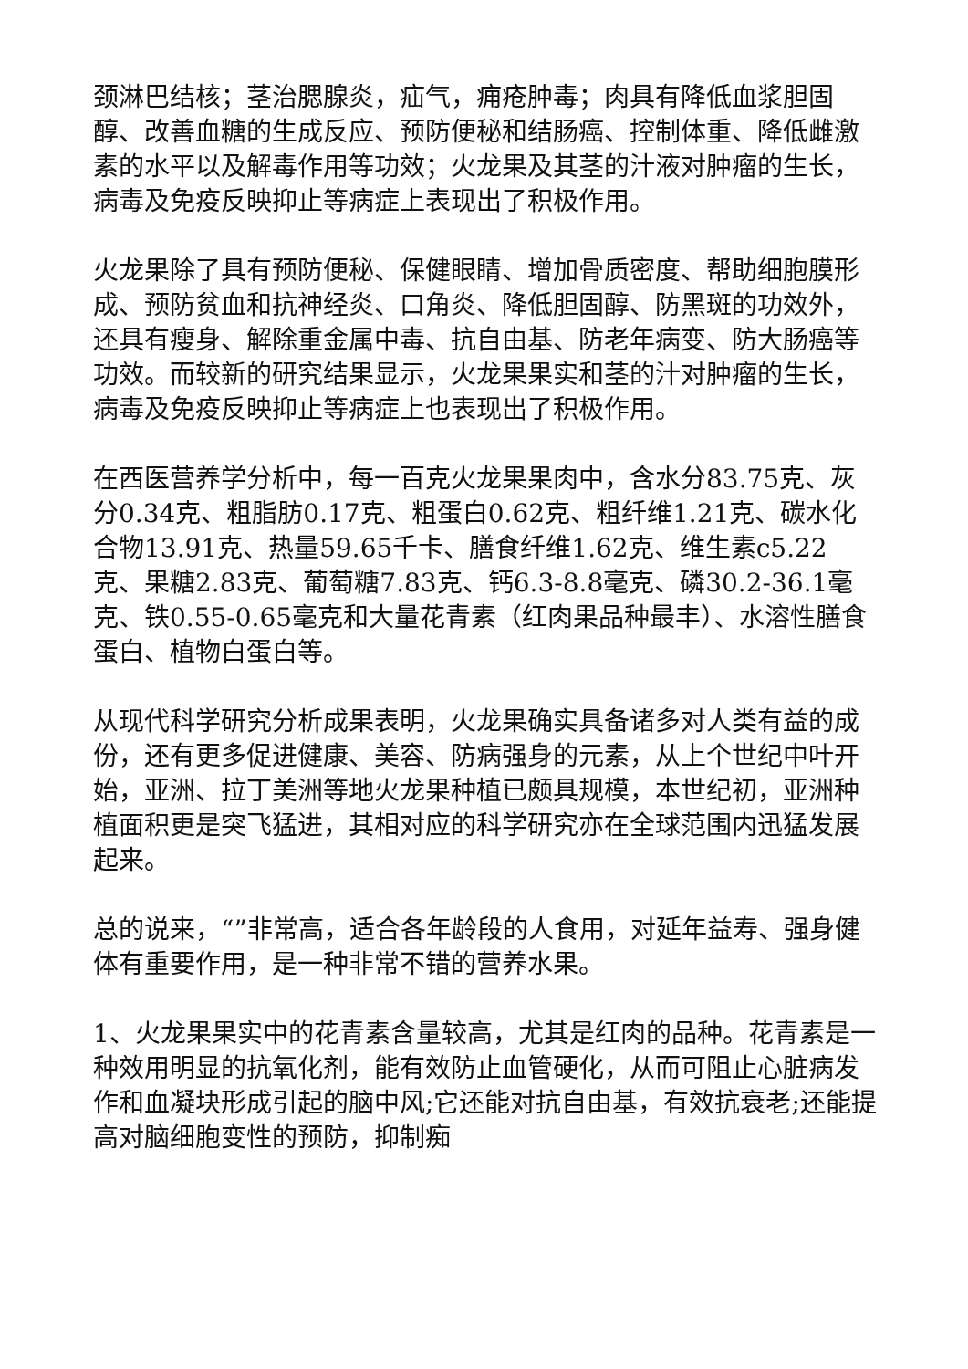颈淋巴结核；茎治腮腺炎，疝气，痈疮肿毒；肉具有降低血浆胆固醇、改善血糖的生成反应、预防便秘和结肠癌、控制体重、降低雌激素的水平以及解毒作用等功效；火龙果及其茎的汁液对肿瘤的生长，病毒及免疫反映抑止等病症上表现出了积极作用。
火龙果除了具有预防便秘、保健眼睛、增加骨质密度、帮助细胞膜形成、预防贫血和抗神经炎、口角炎、降低胆固醇、防黑斑的功效外，还具有瘦身、解除重金属中毒、抗自由基、防老年病变、防大肠癌等功效。而较新的研究结果显示，火龙果果实和茎的汁对肿瘤的生长，病毒及免疫反映抑止等病症上也表现出了积极作用。
在西医营养学分析中，每一百克火龙果果肉中，含水分83.75克、灰分0.34克、粗脂肪0.17克、粗蛋白0.62克、粗纤维1.21克、碳水化合物13.91克、热量59.65千卡、膳食纤维1.62克、维生素c5.22克、果糖2.83克、葡萄糖7.83克、钙6.3-8.8毫克、磷30.2-36.1毫克、铁0.55-0.65毫克和大量花青素（红肉果品种最丰）、水溶性膳食蛋白、植物白蛋白等。
从现代科学研究分析成果表明，火龙果确实具备诸多对人类有益的成份，还有更多促进健康、美容、防病强身的元素，从上个世纪中叶开始，亚洲、拉丁美洲等地火龙果种植已颇具规模，本世纪初，亚洲种植面积更是突飞猛进，其相对应的科学研究亦在全球范围内迅猛发展起来。
总的说来，“”非常高，适合各年龄段的人食用，对延年益寿、强身健体有重要作用，是一种非常不错的营养水果。
1、火龙果果实中的花青素含量较高，尤其是红肉的品种。花青素是一种效用明显的抗氧化剂，能有效防止血管硬化，从而可阻止心脏病发作和血凝块形成引起的脑中风;它还能对抗自由基，有效抗衰老;还能提高对脑细胞变性的预防，抑制痴